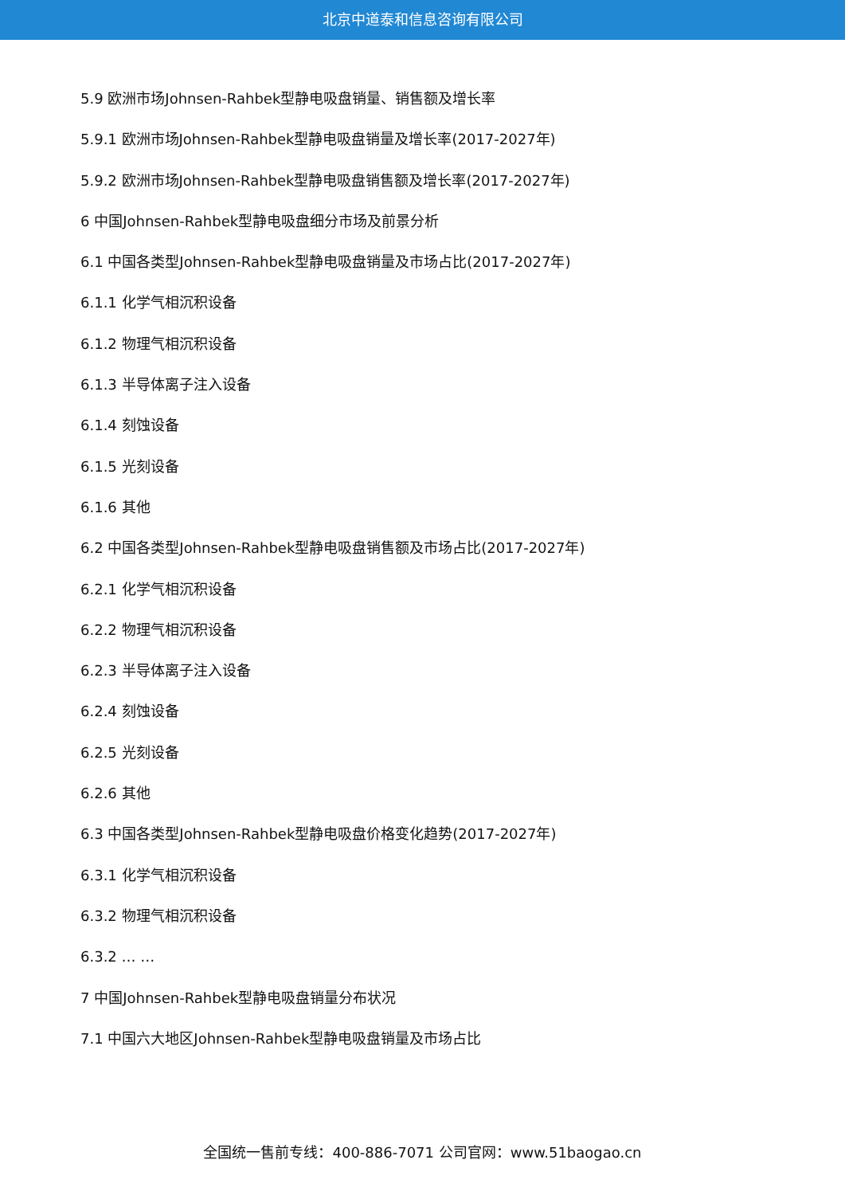北京中道泰和信息咨询有限公司
5.9 欧洲市场Johnsen-Rahbek型静电吸盘销量、销售额及增长率
5.9.1 欧洲市场Johnsen-Rahbek型静电吸盘销量及增长率(2017-2027年)
5.9.2 欧洲市场Johnsen-Rahbek型静电吸盘销售额及增长率(2017-2027年)
6 中国Johnsen-Rahbek型静电吸盘细分市场及前景分析
6.1 中国各类型Johnsen-Rahbek型静电吸盘销量及市场占比(2017-2027年)
6.1.1 化学气相沉积设备
6.1.2 物理气相沉积设备
6.1.3 半导体离子注入设备
6.1.4 刻蚀设备
6.1.5 光刻设备
6.1.6 其他
6.2 中国各类型Johnsen-Rahbek型静电吸盘销售额及市场占比(2017-2027年)
6.2.1 化学气相沉积设备
6.2.2 物理气相沉积设备
6.2.3 半导体离子注入设备
6.2.4 刻蚀设备
6.2.5 光刻设备
6.2.6 其他
6.3 中国各类型Johnsen-Rahbek型静电吸盘价格变化趋势(2017-2027年)
6.3.1 化学气相沉积设备
6.3.2 物理气相沉积设备
6.3.2 … …
7 中国Johnsen-Rahbek型静电吸盘销量分布状况
7.1 中国六大地区Johnsen-Rahbek型静电吸盘销量及市场占比
全国统一售前专线：400-886-7071 公司官网：www.51baogao.cn